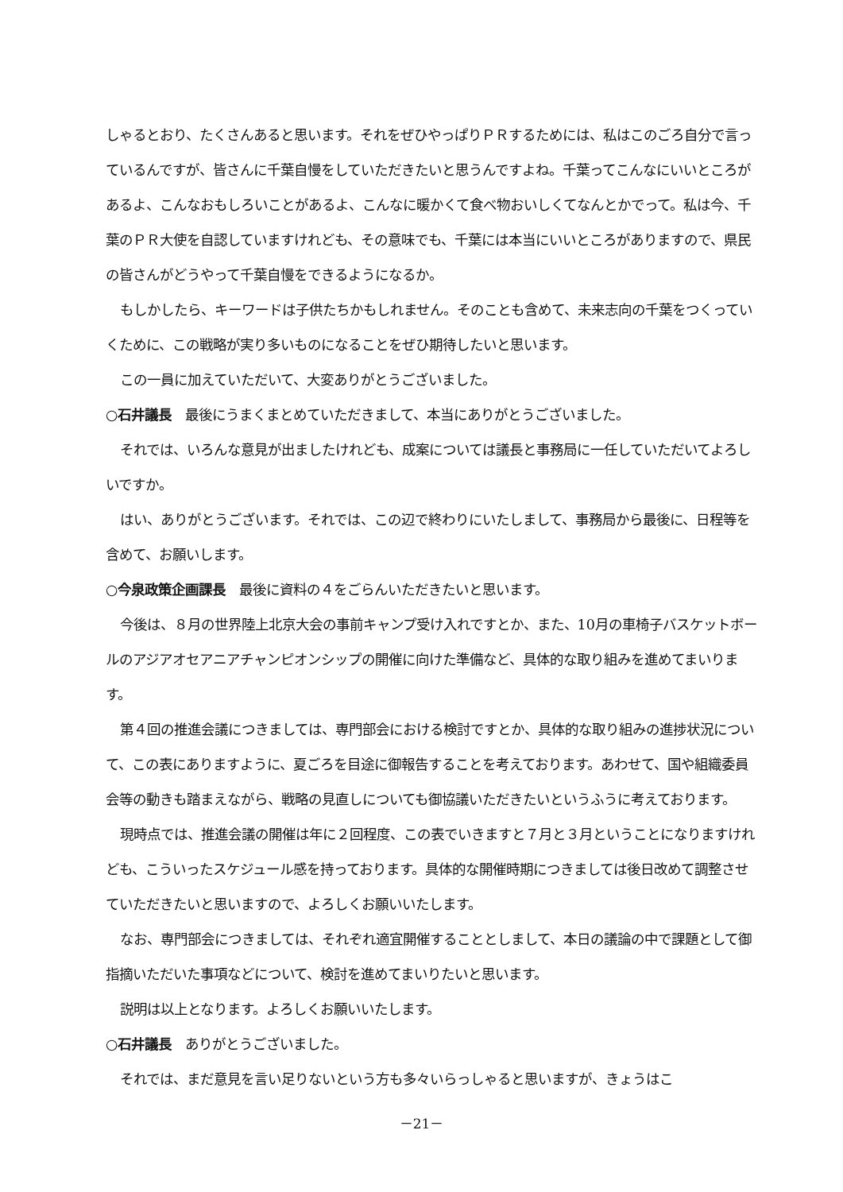しゃるとおり、たくさんあると思います。それをぜひやっぱりＰＲするためには、私はこのごろ自分で言っているんですが、皆さんに千葉自慢をしていただきたいと思うんですよね。千葉ってこんなにいいところがあるよ、こんなおもしろいことがあるよ、こんなに暖かくて食べ物おいしくてなんとかでって。私は今、千葉のＰＲ大使を自認していますけれども、その意味でも、千葉には本当にいいところがありますので、県民の皆さんがどうやって千葉自慢をできるようになるか。
もしかしたら、キーワードは子供たちかもしれません。そのことも含めて、未来志向の千葉をつくっていくために、この戦略が実り多いものになることをぜひ期待したいと思います。
この一員に加えていただいて、大変ありがとうございました。
○石井議長　最後にうまくまとめていただきまして、本当にありがとうございました。
それでは、いろんな意見が出ましたけれども、成案については議長と事務局に一任していただいてよろしいですか。
はい、ありがとうございます。それでは、この辺で終わりにいたしまして、事務局から最後に、日程等を含めて、お願いします。
○今泉政策企画課長　最後に資料の４をごらんいただきたいと思います。
今後は、８月の世界陸上北京大会の事前キャンプ受け入れですとか、また、10月の車椅子バスケットボールのアジアオセアニアチャンピオンシップの開催に向けた準備など、具体的な取り組みを進めてまいります。
第４回の推進会議につきましては、専門部会における検討ですとか、具体的な取り組みの進捗状況について、この表にありますように、夏ごろを目途に御報告することを考えております。あわせて、国や組織委員会等の動きも踏まえながら、戦略の見直しについても御協議いただきたいというふうに考えております。
現時点では、推進会議の開催は年に２回程度、この表でいきますと７月と３月ということになりますけれども、こういったスケジュール感を持っております。具体的な開催時期につきましては後日改めて調整させていただきたいと思いますので、よろしくお願いいたします。
なお、専門部会につきましては、それぞれ適宜開催することとしまして、本日の議論の中で課題として御指摘いただいた事項などについて、検討を進めてまいりたいと思います。
説明は以上となります。よろしくお願いいたします。
○石井議長　ありがとうございました。
それでは、まだ意見を言い足りないという方も多々いらっしゃると思いますが、きょうはこ
－21－